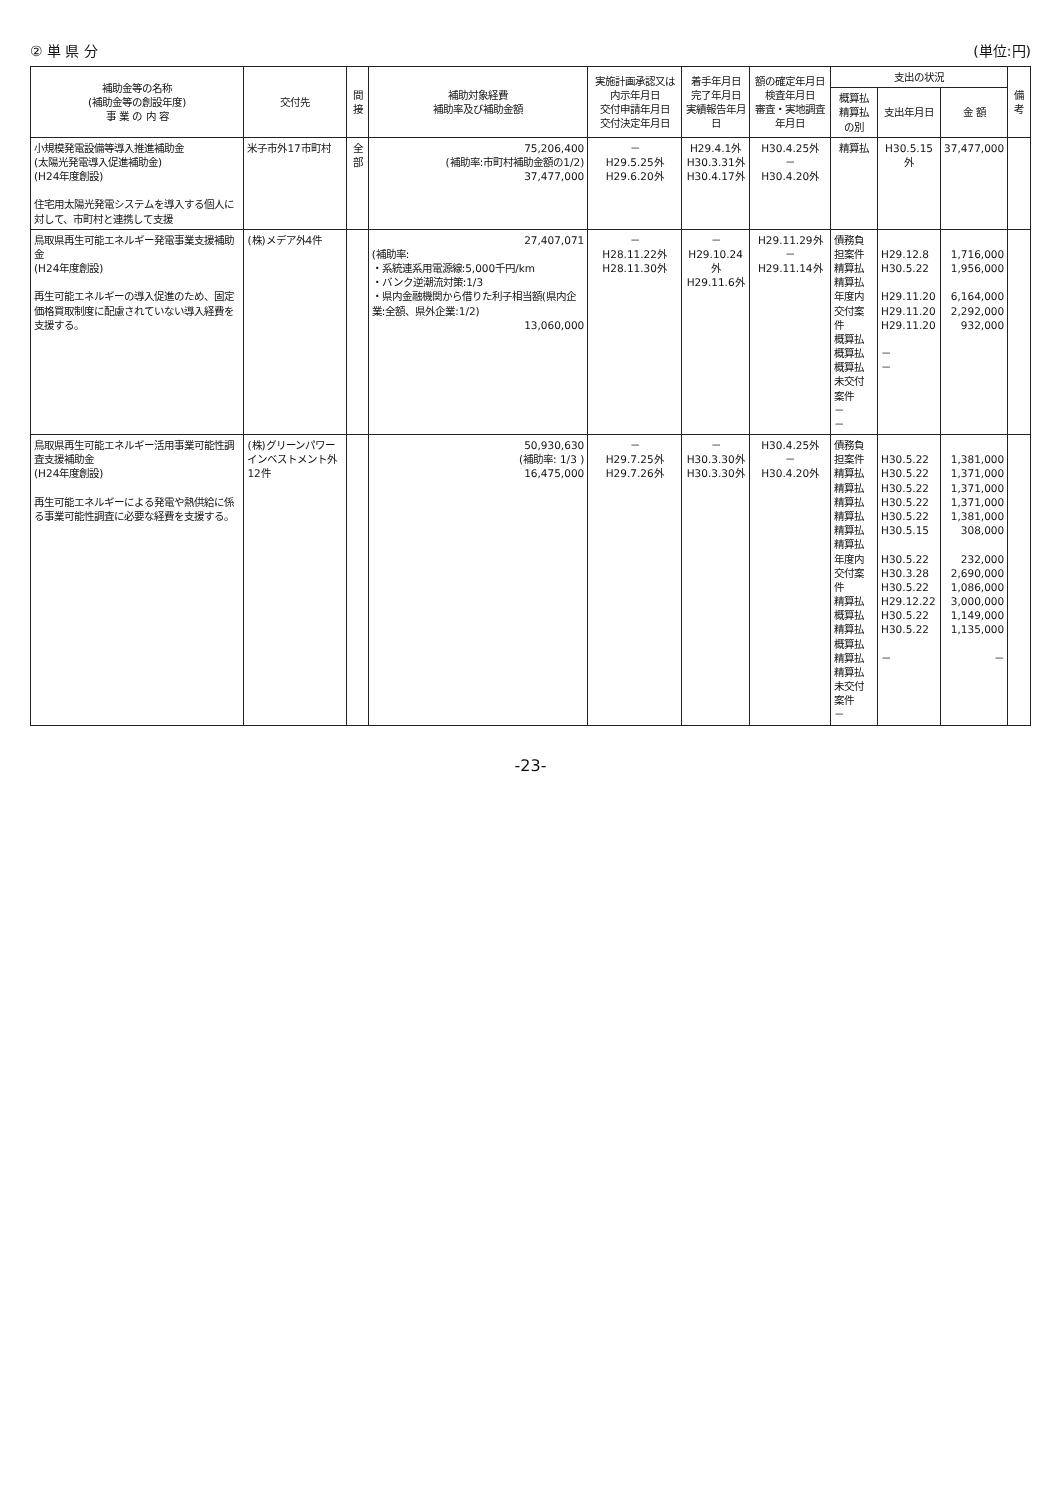② 単 県 分 (単位:円)
| 補助金等の名称 (補助金等の創設年度) 事 業 の 内 容 | 交付先 | 間接 | 補助対象経費 補助率及び補助金額 | 実施計画承認又は内示年月日 交付申請年月日 交付決定年月日 | 着手年月日 完了年月日 実績報告年月日 | 額の確定年月日 検査年月日 審査・実地調査年月日 | 支出の状況 | | | 備 考 |
| --- | --- | --- | --- | --- | --- | --- | --- | --- | --- | --- |
| | | | | | | | 概算払精算払の別 | 支出年月日 | 金 額 | |
| 小規模発電設備等導入推進補助金 (太陽光発電導入促進補助金) (H24年度創設) 住宅用太陽光発電システムを導入する個人に対して、市町村と連携して支援 | 米子市外17市町村 | 全部 | 75,206,400 (補助率:市町村補助金額の1/2) 37,477,000 | － H29.5.25外 H29.6.20外 | H29.4.1外 H30.3.31外 H30.4.17外 | H30.4.25外 － H30.4.20外 | 精算払 | H30.5.15外 | 37,477,000 | |
| 鳥取県再生可能エネルギー発電事業支援補助金 (H24年度創設) 再生可能エネルギーの導入促進のため、固定価格買取制度に配慮されていない導入経費を支援する。 | (株)メデア外4件 | | 27,407,071 (補助率: ・系統連系用電源線:5,000千円/km ・バンク逆潮流対策:1/3 ・県内金融機関から借りた利子相当額(県内企業:全額、県外企業:1/2) 13,060,000 | － H28.11.22外 H28.11.30外 | － H29.10.24外 H29.11.6外 | H29.11.29外 － H29.11.14外 | 債務負担案件 精算払 精算払 年度内交付案件 概算払 概算払 概算払 未交付案件 － － | H29.12.8 H30.5.22 H29.11.20 H29.11.20 H29.11.20 － － | 1,716,000 1,956,000 6,164,000 2,292,000 932,000 | |
| 鳥取県再生可能エネルギー活用事業可能性調査支援補助金 (H24年度創設) 再生可能エネルギーによる発電や熱供給に係る事業可能性調査に必要な経費を支援する。 | (株)グリーンパワーインベストメント外12件 | | 50,930,630 (補助率: 1/3 ) 16,475,000 | － H29.7.25外 H29.7.26外 | － H30.3.30外 H30.3.30外 | H30.4.25外 － H30.4.20外 | 債務負担案件 精算払 精算払 精算払 精算払 精算払 精算払 年度内交付案件 精算払 概算払 精算払 概算払 精算払 精算払 未交付案件 － | H30.5.22 H30.5.22 H30.5.22 H30.5.22 H30.5.22 H30.5.15 H30.5.22 H30.3.28 H30.5.22 H29.12.22 H30.5.22 H30.5.22 － | 1,381,000 1,371,000 1,371,000 1,371,000 1,381,000 308,000 232,000 2,690,000 1,086,000 3,000,000 1,149,000 1,135,000 － | |
-23-